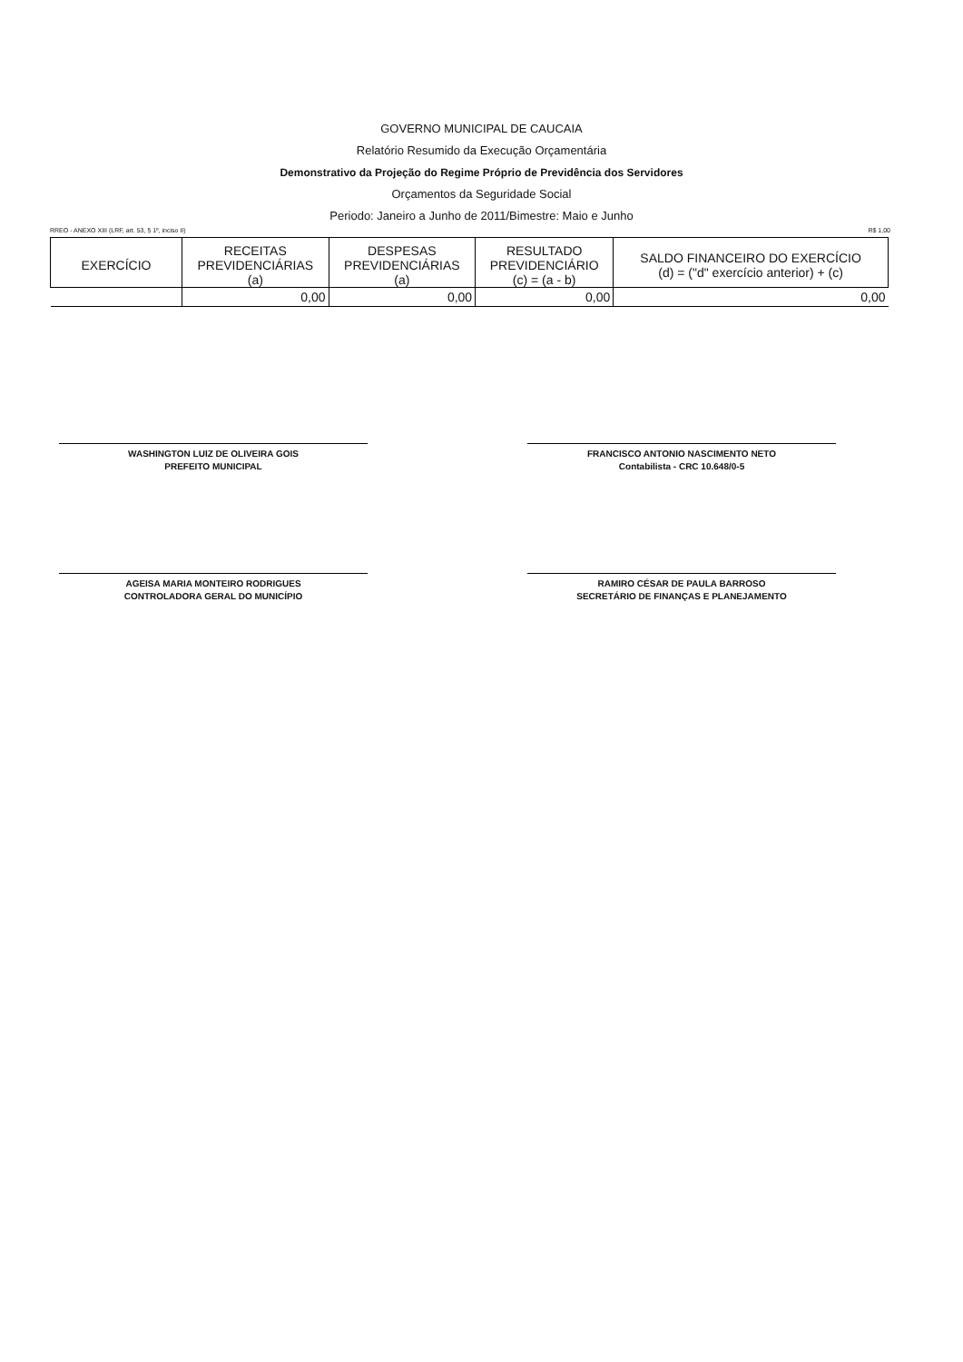GOVERNO MUNICIPAL DE CAUCAIA
Relatório Resumido da Execução Orçamentária
Demonstrativo da Projeção do Regime Próprio de Previdência dos Servidores
Orçamentos da Seguridade Social
Periodo: Janeiro a Junho de 2011/Bimestre: Maio e Junho
RREO - ANEXO XIII (LRF, art. 53, § 1º, inciso II) R$ 1,00
| EXERCÍCIO | RECEITAS PREVIDENCIÁRIAS (a) | DESPESAS PREVIDENCIÁRIAS (a) | RESULTADO PREVIDENCIÁRIO (c) = (a - b) | SALDO FINANCEIRO DO EXERCÍCIO (d) = ("d" exercício anterior) + (c) |
| --- | --- | --- | --- | --- |
| | 0,00 | 0,00 | 0,00 | 0,00 |
WASHINGTON LUIZ DE OLIVEIRA GOIS
PREFEITO MUNICIPAL
FRANCISCO ANTONIO NASCIMENTO NETO
Contabilista - CRC 10.648/0-5
AGEISA MARIA MONTEIRO RODRIGUES
CONTROLADORA GERAL DO MUNICÍPIO
RAMIRO CÉSAR DE PAULA BARROSO
SECRETÁRIO DE FINANÇAS E PLANEJAMENTO